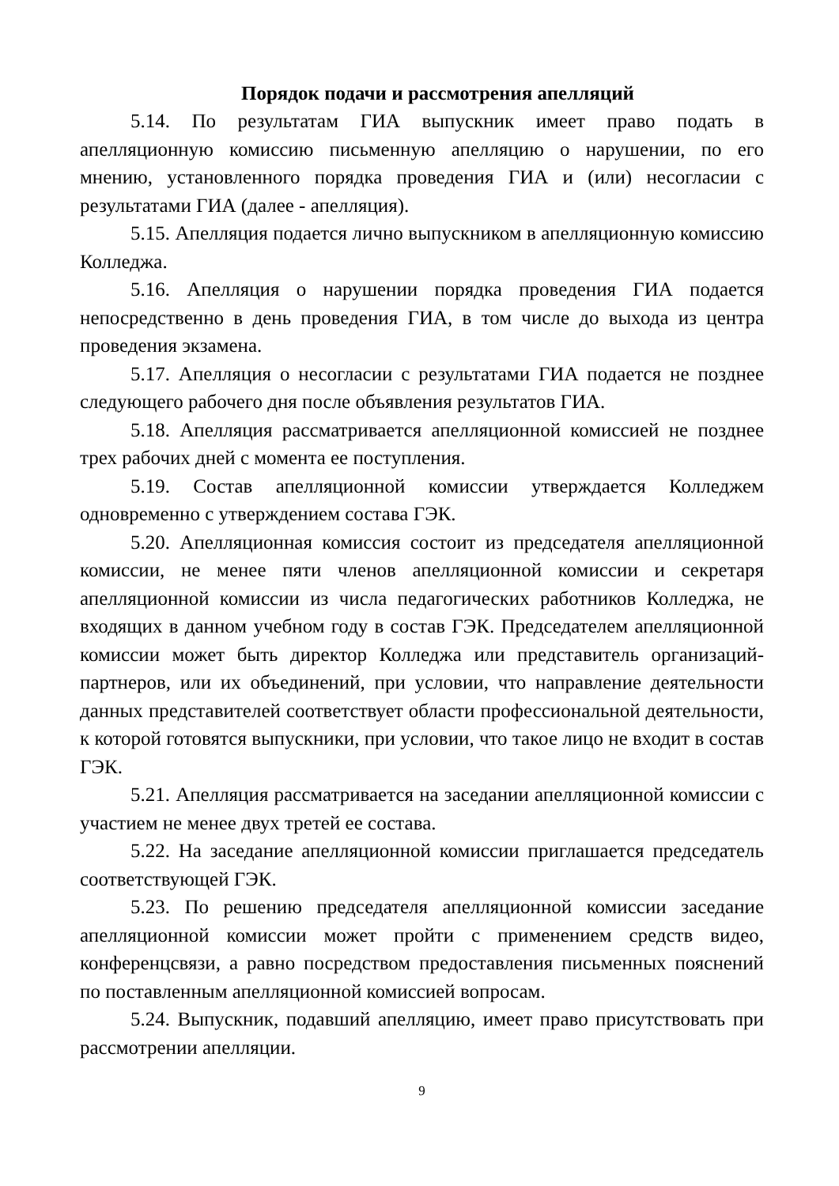Порядок подачи и рассмотрения апелляций
5.14. По результатам ГИА выпускник имеет право подать в апелляционную комиссию письменную апелляцию о нарушении, по его мнению, установленного порядка проведения ГИА и (или) несогласии с результатами ГИА (далее - апелляция).
5.15. Апелляция подается лично выпускником в апелляционную комиссию Колледжа.
5.16. Апелляция о нарушении порядка проведения ГИА подается непосредственно в день проведения ГИА, в том числе до выхода из центра проведения экзамена.
5.17. Апелляция о несогласии с результатами ГИА подается не позднее следующего рабочего дня после объявления результатов ГИА.
5.18. Апелляция рассматривается апелляционной комиссией не позднее трех рабочих дней с момента ее поступления.
5.19. Состав апелляционной комиссии утверждается Колледжем одновременно с утверждением состава ГЭК.
5.20. Апелляционная комиссия состоит из председателя апелляционной комиссии, не менее пяти членов апелляционной комиссии и секретаря апелляционной комиссии из числа педагогических работников Колледжа, не входящих в данном учебном году в состав ГЭК. Председателем апелляционной комиссии может быть директор Колледжа или представитель организаций-партнеров, или их объединений, при условии, что направление деятельности данных представителей соответствует области профессиональной деятельности, к которой готовятся выпускники, при условии, что такое лицо не входит в состав ГЭК.
5.21. Апелляция рассматривается на заседании апелляционной комиссии с участием не менее двух третей ее состава.
5.22. На заседание апелляционной комиссии приглашается председатель соответствующей ГЭК.
5.23. По решению председателя апелляционной комиссии заседание апелляционной комиссии может пройти с применением средств видео, конференцсвязи, а равно посредством предоставления письменных пояснений по поставленным апелляционной комиссией вопросам.
5.24. Выпускник, подавший апелляцию, имеет право присутствовать при рассмотрении апелляции.
9